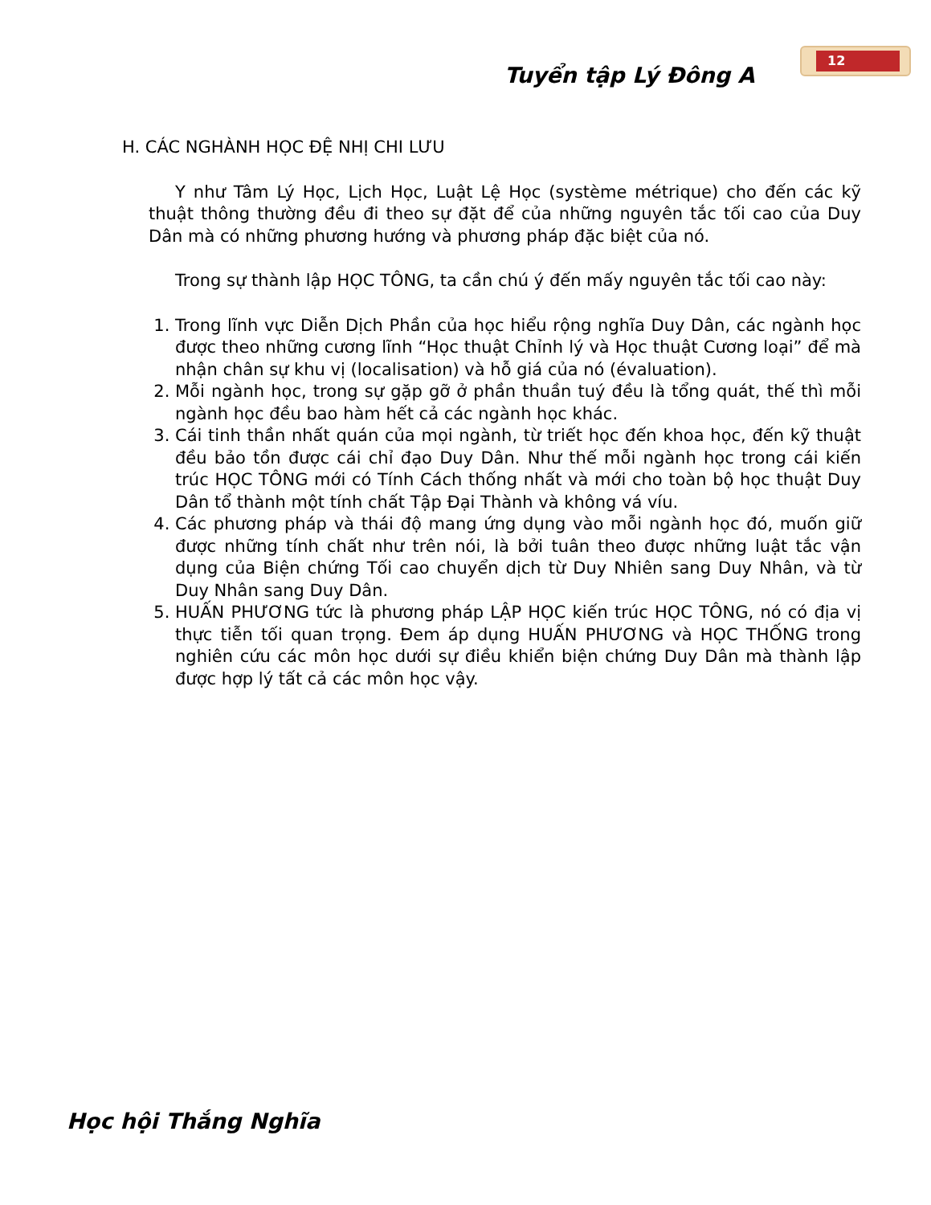Tuyển tập Lý Đông A
12
H. CÁC NGHÀNH HỌC ĐỆ NHỊ CHI LƯU
Y như Tâm Lý Học, Lịch Học, Luật Lệ Học (système métrique) cho đến các kỹ thuật thông thường đều đi theo sự đặt để của những nguyên tắc tối cao của Duy Dân mà có những phương hướng và phương pháp đặc biệt của nó.
Trong sự thành lập HỌC TÔNG, ta cần chú ý đến mấy nguyên tắc tối cao này:
1. Trong lĩnh vực Diễn Dịch Phần của học hiểu rộng nghĩa Duy Dân, các ngành học được theo những cương lĩnh “Học thuật Chỉnh lý và Học thuật Cương loại” để mà nhận chân sự khu vị (localisation) và hỗ giá của nó (évaluation).
2. Mỗi ngành học, trong sự gặp gỡ ở phần thuần tuý đều là tổng quát, thế thì mỗi ngành học đều bao hàm hết cả các ngành học khác.
3. Cái tinh thần nhất quán của mọi ngành, từ triết học đến khoa học, đến kỹ thuật đều bảo tồn được cái chỉ đạo Duy Dân. Như thế mỗi ngành học trong cái kiến trúc HỌC TÔNG mới có Tính Cách thống nhất và mới cho toàn bộ học thuật Duy Dân tổ thành một tính chất Tập Đại Thành và không vá víu.
4. Các phương pháp và thái độ mang ứng dụng vào mỗi ngành học đó, muốn giữ được những tính chất như trên nói, là bởi tuân theo được những luật tắc vận dụng của Biện chứng Tối cao chuyển dịch từ Duy Nhiên sang Duy Nhân, và từ Duy Nhân sang Duy Dân.
5. HUẤN PHƯƠNG tức là phương pháp LẬP HỌC kiến trúc HỌC TÔNG, nó có địa vị thực tiễn tối quan trọng. Đem áp dụng HUẤN PHƯƠNG và HỌC THỐNG trong nghiên cứu các môn học dưới sự điều khiển biện chứng Duy Dân mà thành lập được hợp lý tất cả các môn học vậy.
Học hội Thắng Nghĩa